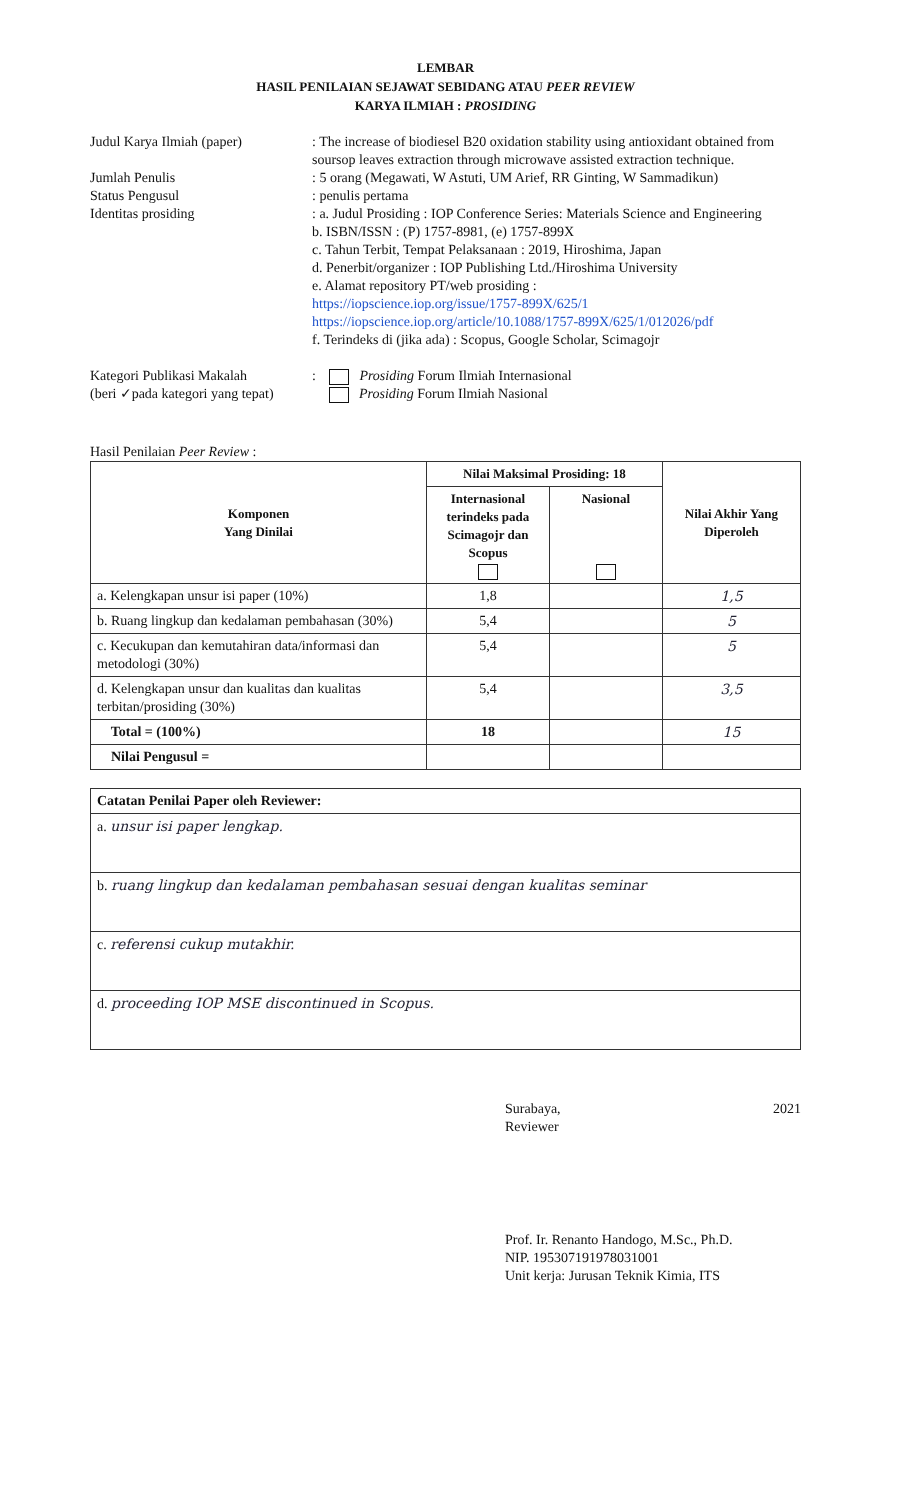LEMBAR
HASIL PENILAIAN SEJAWAT SEBIDANG ATAU PEER REVIEW
KARYA ILMIAH : PROSIDING
Judul Karya Ilmiah (paper) : The increase of biodiesel B20 oxidation stability using antioxidant obtained from soursop leaves extraction through microwave assisted extraction technique.
Jumlah Penulis : 5 orang (Megawati, W Astuti, UM Arief, RR Ginting, W Sammadikun)
Status Pengusul : penulis pertama
Identitas prosiding : a. Judul Prosiding : IOP Conference Series: Materials Science and Engineering
b. ISBN/ISSN : (P) 1757-8981, (e) 1757-899X
c. Tahun Terbit, Tempat Pelaksanaan : 2019, Hiroshima, Japan
d. Penerbit/organizer : IOP Publishing Ltd./Hiroshima University
e. Alamat repository PT/web prosiding :
https://iopscience.iop.org/issue/1757-899X/625/1
https://iopscience.iop.org/article/10.1088/1757-899X/625/1/012026/pdf
f. Terindeks di (jika ada) : Scopus, Google Scholar, Scimagojr
Kategori Publikasi Makalah
(beri ✓pada kategori yang tepat)
: Prosiding Forum Ilmiah Internasional
Prosiding Forum Ilmiah Nasional
Hasil Penilaian Peer Review :
| Komponen Yang Dinilai | Nilai Maksimal Prosiding: 18 | | Nilai Akhir Yang Diperoleh |
| --- | --- | --- | --- |
| | Internasional terindeks pada Scimagojr dan Scopus | Nasional | |
| a. Kelengkapan unsur isi paper (10%) | 1,8 | | 1,5 |
| b. Ruang lingkup dan kedalaman pembahasan (30%) | 5,4 | | 5 |
| c. Kecukupan dan kemutahiran data/informasi dan metodologi (30%) | 5,4 | | 5 |
| d. Kelengkapan unsur dan kualitas dan kualitas terbitan/prosiding (30%) | 5,4 | | 3,5 |
| Total = (100%) | 18 | | 15 |
| Nilai Pengusul = | | | |
| Catatan Penilai Paper oleh Reviewer: |
| a. unsur isi paper lengkap. |
| b. ruang lingkup dan kedalaman pembahasan sesuai dengan kualitas seminar |
| c. referensi cukup mutakhir. |
| d. proceeding IOP MSE discontinued in Scopus. |
Surabaya, 2021
Reviewer
Prof. Ir. Renanto Handogo, M.Sc., Ph.D.
NIP. 195307191978031001
Unit kerja: Jurusan Teknik Kimia, ITS